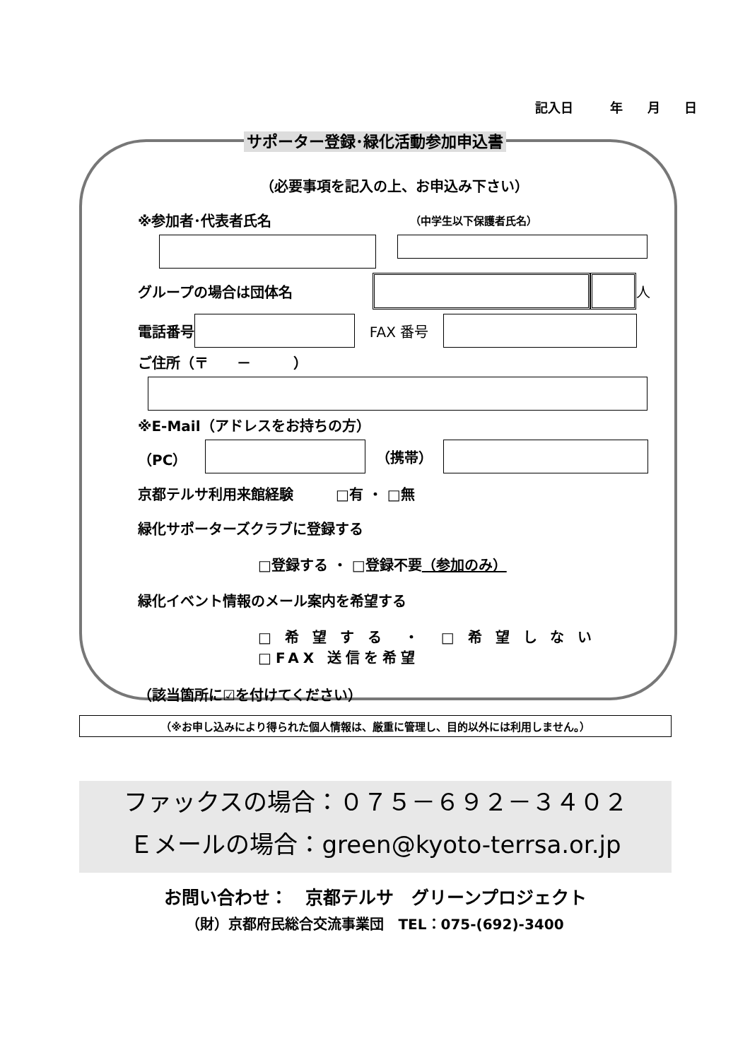記入日 　年 月 日
サポーター登録･緑化活動参加申込書
（必要事項を記入の上、お申込み下さい）
※参加者･代表者氏名 （中学生以下保護者氏名）
グループの場合は団体名 人
電話番号 FAX 番号
ご住所（〒　　－　　　）
※E-Mail（アドレスをお持ちの方）
（PC） （携帯）
京都テルサ利用来館経験　　　□有 ・ □無
緑化サポーターズクラブに登録する
□登録する ・ □登録不要 （参加のみ）
緑化イベント情報のメール案内を希望する
□ 希 望 す る　・　□ 希 望 し な い
□FAX 送信を希望
（該当箇所に☑を付けてください）
（※お申し込みにより得られた個人情報は、厳重に管理し、目的以外には利用しません。）
ファックスの場合：０７５－６９２－３４０２
Ｅメールの場合：green@kyoto-terrsa.or.jp
お問い合わせ：　京都テルサ　グリーンプロジェクト
（財）京都府民総合交流事業団　TEL：075-(692)-3400